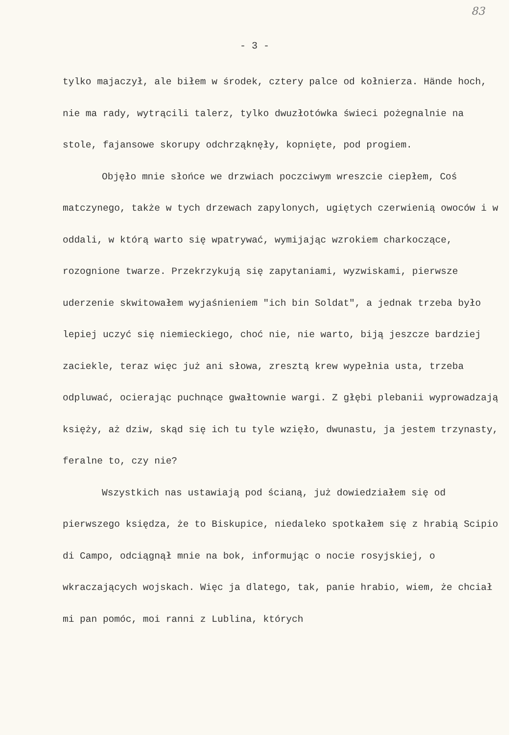83
- 3 -
tylko majaczył, ale biłem w środek, cztery palce od kołnierza. Hände hoch, nie ma rady, wytrącili talerz, tylko dwuzłotówka świeci pożegnalnie na stole, fajansowe skorupy odchrząknęły, kopnięte, pod progiem.
Objęło mnie słońce we drzwiach poczciwym wreszcie ciepłem, Coś matczynego, także w tych drzewach zapylonych, ugiętych czerwienią owoców i w oddali, w którą warto się wpatrywać, wymijając wzrokiem charkoczące, rozognione twarze. Przekrzykują się zapytaniami, wyzwiskami, pierwsze uderzenie skwitowałem wyjaśnieniem "ich bin Soldat", a jednak trzeba było lepiej uczyć się niemieckiego, choć nie, nie warto, biją jeszcze bardziej zaciekle, teraz więc już ani słowa, zresztą krew wypełnia usta, trzeba odpluwać, ocierając puchnące gwałtownie wargi. Z głębi plebanii wyprowadzają księży, aż dziw, skąd się ich tu tyle wzięło, dwunastu, ja jestem trzynasty, feralne to, czy nie?
Wszystkich nas ustawiają pod ścianą, już dowiedziałem się od pierwszego księdza, że to Biskupice, niedaleko spotkałem się z hrabią Scipio di Campo, odciągnął mnie na bok, informując o nocie rosyjskiej, o wkraczających wojskach. Więc ja dlatego, tak, panie hrabio, wiem, że chciał mi pan pomóc, moi ranni z Lublina, których